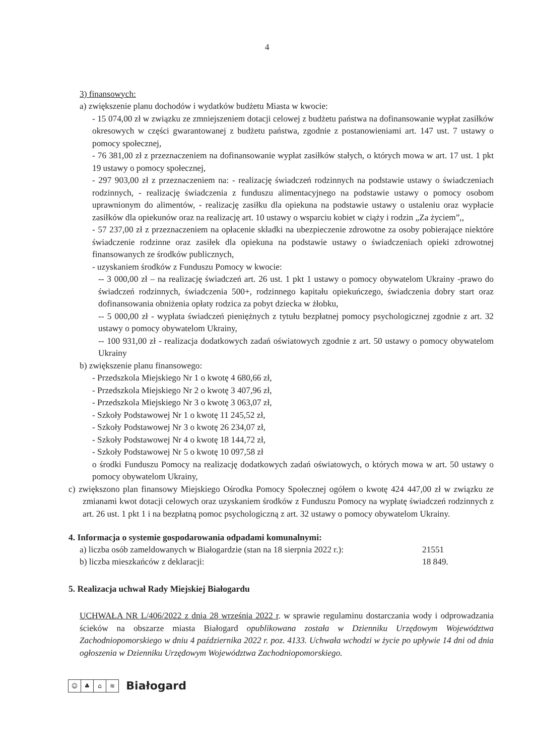4
3) finansowych:
a) zwiększenie planu dochodów i wydatków budżetu Miasta w kwocie:
- 15 074,00 zł w związku ze zmniejszeniem dotacji celowej z budżetu państwa na dofinansowanie wypłat zasiłków okresowych w części gwarantowanej z budżetu państwa, zgodnie z postanowieniami art. 147 ust. 7 ustawy o pomocy społecznej,
- 76 381,00 zł z przeznaczeniem na dofinansowanie wypłat zasiłków stałych, o których mowa w art. 17 ust. 1 pkt 19 ustawy o pomocy społecznej,
- 297 903,00 zł z przeznaczeniem na: - realizację świadczeń rodzinnych na podstawie ustawy o świadczeniach rodzinnych, - realizację świadczenia z funduszu alimentacyjnego na podstawie ustawy o pomocy osobom uprawnionym do alimentów, - realizację zasiłku dla opiekuna na podstawie ustawy o ustaleniu oraz wypłacie zasiłków dla opiekunów oraz na realizację art. 10 ustawy o wsparciu kobiet w ciąży i rodzin „Za życiem”,,
- 57 237,00 zł z przeznaczeniem na opłacenie składki na ubezpieczenie zdrowotne za osoby pobierające niektóre świadczenie rodzinne oraz zasiłek dla opiekuna na podstawie ustawy o świadczeniach opieki zdrowotnej finansowanych ze środków publicznych,
- uzyskaniem środków z Funduszu Pomocy w kwocie:
-- 3 000,00 zł – na realizację świadczeń art. 26 ust. 1 pkt 1 ustawy o pomocy obywatelom Ukrainy -prawo do świadczeń rodzinnych, świadczenia 500+, rodzinnego kapitału opiekuńczego, świadczenia dobry start oraz dofinansowania obniżenia opłaty rodzica za pobyt dziecka w żłobku,
-- 5 000,00 zł - wypłata świadczeń pieniężnych z tytułu bezpłatnej pomocy psychologicznej zgodnie z art. 32 ustawy o pomocy obywatelom Ukrainy,
-- 100 931,00 zł - realizacja dodatkowych zadań oświatowych zgodnie z art. 50 ustawy o pomocy obywatelom Ukrainy
b) zwiększenie planu finansowego:
- Przedszkola Miejskiego Nr 1 o kwotę 4 680,66 zł,
- Przedszkola Miejskiego Nr 2 o kwotę 3 407,96 zł,
- Przedszkola Miejskiego Nr 3 o kwotę 3 063,07 zł,
- Szkoły Podstawowej Nr 1 o kwotę 11 245,52 zł,
- Szkoły Podstawowej Nr 3 o kwotę 26 234,07 zł,
- Szkoły Podstawowej Nr 4 o kwotę 18 144,72 zł,
- Szkoły Podstawowej Nr 5 o kwotę 10 097,58 zł
o środki Funduszu Pomocy na realizację dodatkowych zadań oświatowych, o których mowa w art. 50 ustawy o pomocy obywatelom Ukrainy,
c) zwiększono plan finansowy Miejskiego Ośrodka Pomocy Społecznej ogółem o kwotę 424 447,00 zł w związku ze zmianami kwot dotacji celowych oraz uzyskaniem środków z Funduszu Pomocy na wypłatę świadczeń rodzinnych z art. 26 ust. 1 pkt 1 i na bezpłatną pomoc psychologiczną z art. 32 ustawy o pomocy obywatelom Ukrainy.
4. Informacja o systemie gospodarowania odpadami komunalnymi:
a) liczba osób zameldowanych w Białogardzie (stan na 18 sierpnia 2022 r.): 21551
b) liczba mieszkańców z deklaracji: 18 849.
5. Realizacja uchwał Rady Miejskiej Białogardu
UCHWAŁA NR L/406/2022 z dnia 28 września 2022 r. w sprawie regulaminu dostarczania wody i odprowadzania ścieków na obszarze miasta Białogard opublikowana została w Dzienniku Urzędowym Województwa Zachodniopomorskiego w dniu 4 października 2022 r. poz. 4133. Uchwała wchodzi w życie po upływie 14 dni od dnia ogłoszenia w Dzienniku Urzędowym Województwa Zachodniopomorskiego.
☺ ♣ ⌂ ≋ Białogard